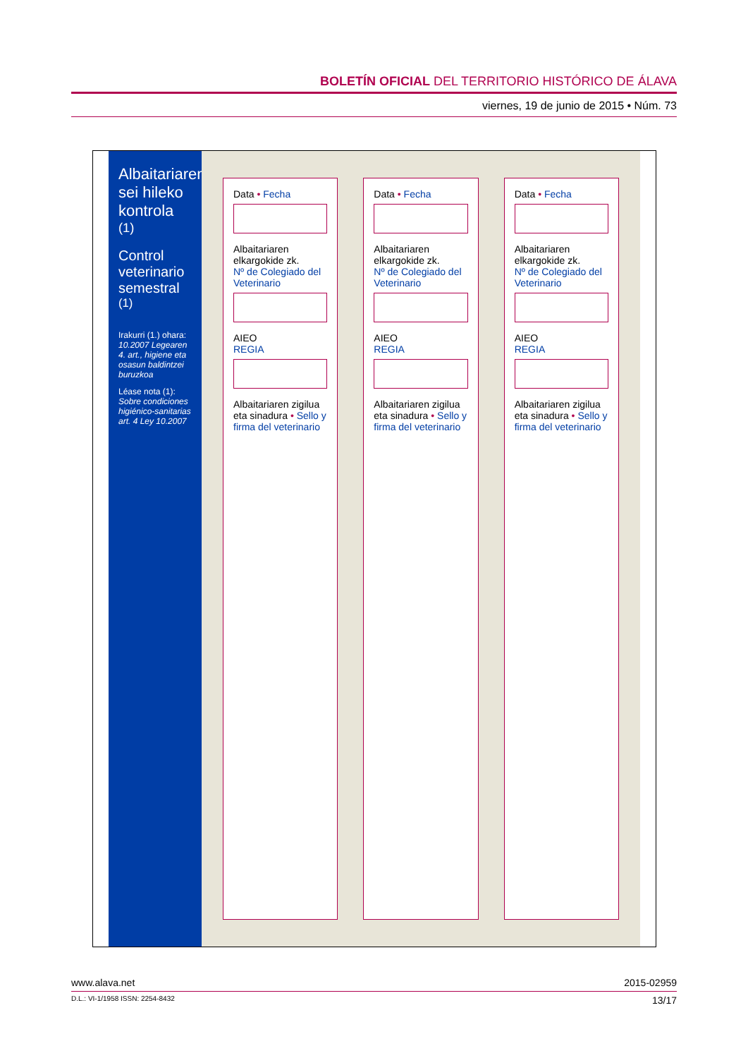BOLETÍN OFICIAL DEL TERRITORIO HISTÓRICO DE ÁLAVA
viernes, 19 de junio de 2015 • Núm. 73
Albaitariaren sei hileko kontrola <sup>(1)</sup>
Control veterinario semestral <sup>(1)</sup>
Irakurri (1.) ohara: 10.2007 Legearen 4. art., higiene eta osasun baldintzei buruzkoa
Léase nota (1): Sobre condiciones higiénico-sanitarias art. 4 Ley 10.2007
Data • Fecha
Albaitariaren elkargokide zk.
Nº de Colegiado del Veterinario
AIEO
REGIA
Albaitariaren zigilua eta sinadura • Sello y firma del veterinario
Data • Fecha
Albaitariaren elkargokide zk.
Nº de Colegiado del Veterinario
AIEO
REGIA
Albaitariaren zigilua eta sinadura • Sello y firma del veterinario
Data • Fecha
Albaitariaren elkargokide zk.
Nº de Colegiado del Veterinario
AIEO
REGIA
Albaitariaren zigilua eta sinadura • Sello y firma del veterinario
www.alava.net 2015-02959
D.L.: VI-1/1958 ISSN: 2254-8432 13/17